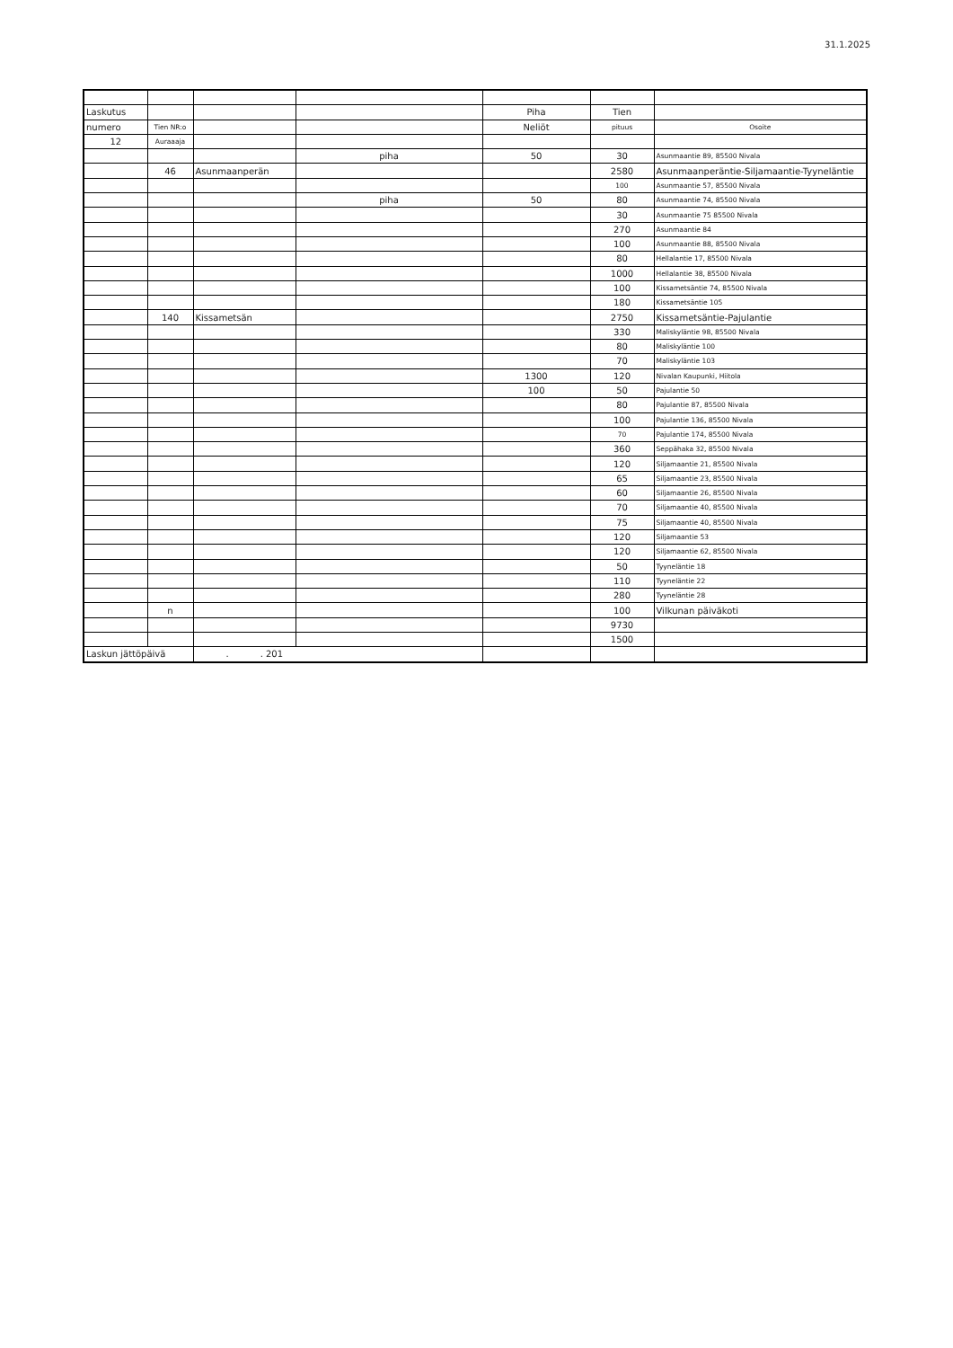31.1.2025
| Laskutus | | | | Piha | Tien | |
| --- | --- | --- | --- | --- | --- | --- |
| numero | Tien NR:o | | | Neliöt | pituus | Osoite |
| 12 | Auraaaja | | | | | |
| | | | piha | 50 | 30 | Asunmaantie 89, 85500 Nivala |
| | 46 | Asunmaanperän | | | 2580 | Asunmaanperäntie-Siljamaantie-Tyyneläntie |
| | | | | | 100 | Asunmaantie 57, 85500 Nivala |
| | | | piha | 50 | 80 | Asunmaantie 74, 85500 Nivala |
| | | | | | 30 | Asunmaantie 75 85500 Nivala |
| | | | | | 270 | Asunmaantie 84 |
| | | | | | 100 | Asunmaantie 88, 85500 Nivala |
| | | | | | 80 | Hellalantie 17, 85500 Nivala |
| | | | | | 1000 | Hellalantie 38, 85500 Nivala |
| | | | | | 100 | Kissametsäntie 74, 85500 Nivala |
| | | | | | 180 | Kissametsäntie 105 |
| | 140 | Kissametsän | | | 2750 | Kissametsäntie-Pajulantie |
| | | | | | 330 | Maliskyläntie 98, 85500 Nivala |
| | | | | | 80 | Maliskyläntie 100 |
| | | | | | 70 | Maliskyläntie 103 |
| | | | | 1300 | 120 | Nivalan Kaupunki, Hiitola |
| | | | | 100 | 50 | Pajulantie 50 |
| | | | | | 80 | Pajulantie 87, 85500 Nivala |
| | | | | | 100 | Pajulantie 136, 85500 Nivala |
| | | | | | 70 | Pajulantie 174, 85500 Nivala |
| | | | | | 360 | Seppähaka 32, 85500 Nivala |
| | | | | | 120 | Siljamaantie 21, 85500 Nivala |
| | | | | | 65 | Siljamaantie 23, 85500 Nivala |
| | | | | | 60 | Siljamaantie 26, 85500 Nivala |
| | | | | | 70 | Siljamaantie 40, 85500 Nivala |
| | | | | | 75 | Siljamaantie 40, 85500 Nivala |
| | | | | | 120 | Siljamaantie 53 |
| | | | | | 120 | Siljamaantie 62, 85500 Nivala |
| | | | | | 50 | Tyyneläntie 18 |
| | | | | | 110 | Tyyneläntie 22 |
| | | | | | 280 | Tyyneläntie 28 |
| | n | | | | 100 | Vilkunan päiväkoti |
| | | | | | 9730 | |
| | | | | | 1500 | |
| Laskun jättöpäivä | | . . 201 | | | | |